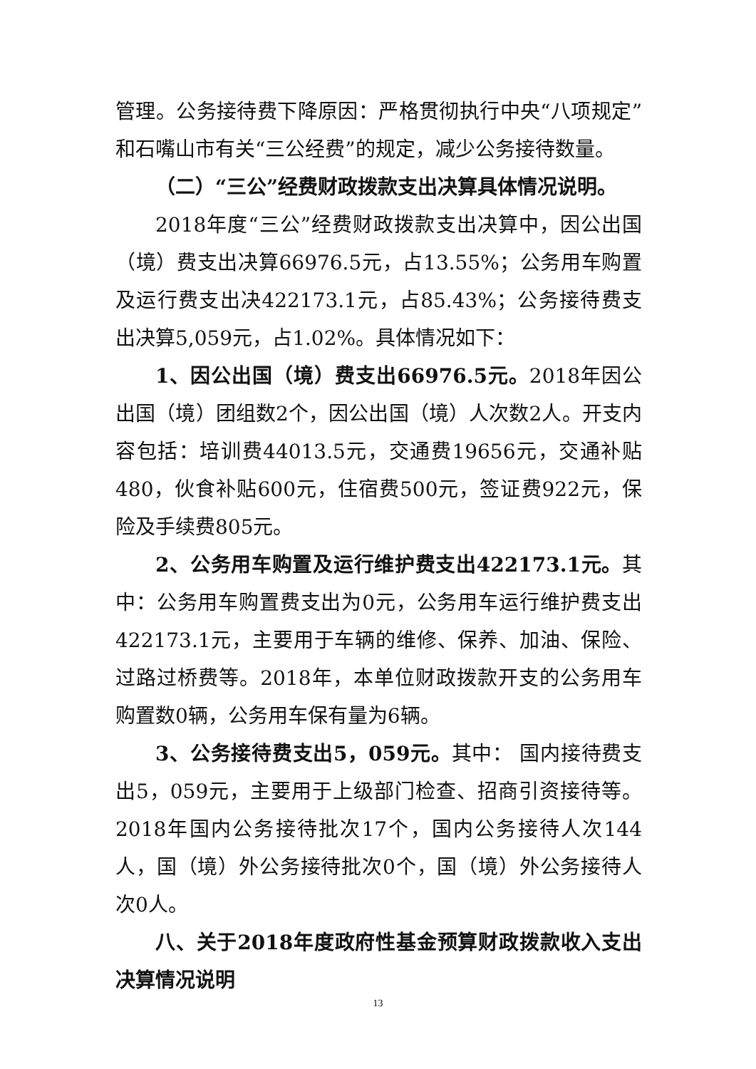管理。公务接待费下降原因：严格贯彻执行中央“八项规定”和石嘴山市有关“三公经费”的规定，减少公务接待数量。
（二）“三公”经费财政拨款支出决算具体情况说明。
2018年度“三公”经费财政拨款支出决算中，因公出国（境）费支出决算66976.5元，占13.55%；公务用车购置及运行费支出决422173.1元，占85.43%；公务接待费支出决算5,059元，占1.02%。具体情况如下：
1、因公出国（境）费支出66976.5元。2018年因公出国（境）团组数2个，因公出国（境）人次数2人。开支内容包括：培训费44013.5元，交通费19656元，交通补贴480，伙食补贴600元，住宿费500元，签证费922元，保险及手续费805元。
2、公务用车购置及运行维护费支出422173.1元。其中：公务用车购置费支出为0元，公务用车运行维护费支出422173.1元，主要用于车辆的维修、保养、加油、保险、过路过桥费等。2018年，本单位财政拨款开支的公务用车购置数0辆，公务用车保有量为6辆。
3、公务接待费支出5，059元。其中： 国内接待费支出5，059元，主要用于上级部门检查、招商引资接待等。2018年国内公务接待批次17个，国内公务接待人次144人，国（境）外公务接待批次0个，国（境）外公务接待人次0人。
八、关于2018年度政府性基金预算财政拨款收入支出决算情况说明
13